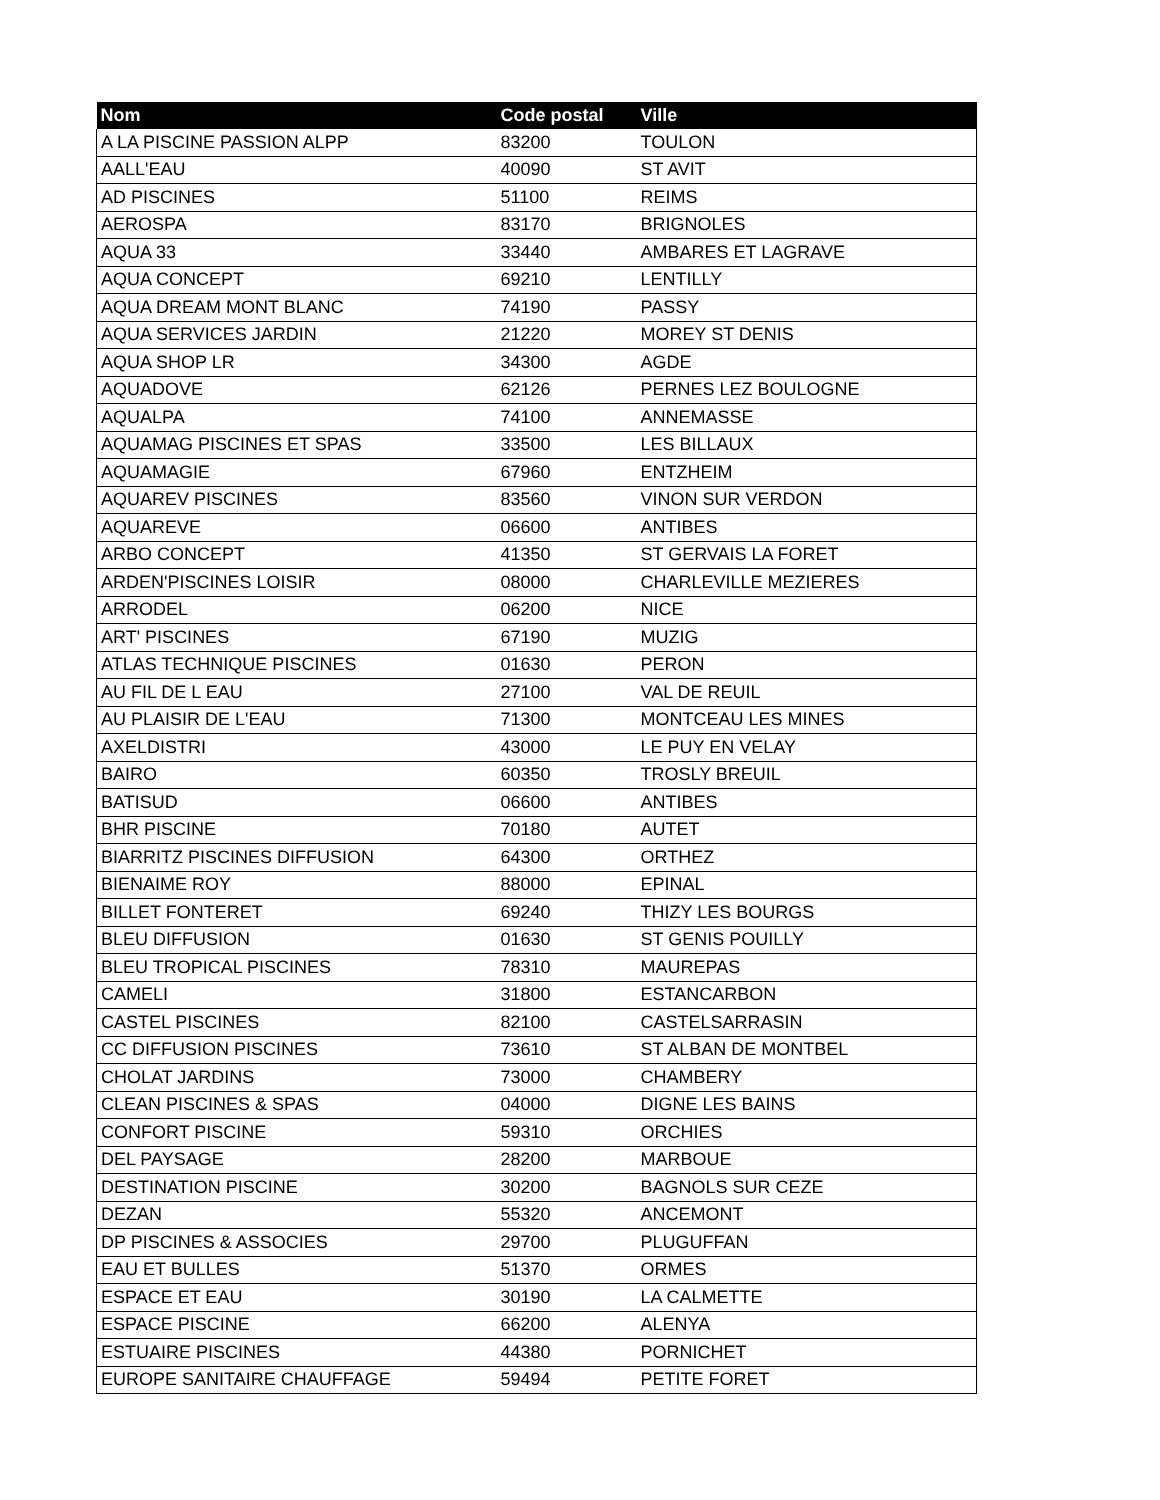| Nom | Code postal | Ville |
| --- | --- | --- |
| A LA PISCINE PASSION ALPP | 83200 | TOULON |
| AALL'EAU | 40090 | ST AVIT |
| AD PISCINES | 51100 | REIMS |
| AEROSPA | 83170 | BRIGNOLES |
| AQUA 33 | 33440 | AMBARES ET LAGRAVE |
| AQUA CONCEPT | 69210 | LENTILLY |
| AQUA DREAM MONT BLANC | 74190 | PASSY |
| AQUA SERVICES JARDIN | 21220 | MOREY ST DENIS |
| AQUA SHOP LR | 34300 | AGDE |
| AQUADOVE | 62126 | PERNES LEZ BOULOGNE |
| AQUALPA | 74100 | ANNEMASSE |
| AQUAMAG PISCINES ET SPAS | 33500 | LES BILLAUX |
| AQUAMAGIE | 67960 | ENTZHEIM |
| AQUAREV PISCINES | 83560 | VINON SUR VERDON |
| AQUAREVE | 06600 | ANTIBES |
| ARBO CONCEPT | 41350 | ST GERVAIS LA FORET |
| ARDEN'PISCINES LOISIR | 08000 | CHARLEVILLE MEZIERES |
| ARRODEL | 06200 | NICE |
| ART' PISCINES | 67190 | MUZIG |
| ATLAS TECHNIQUE PISCINES | 01630 | PERON |
| AU FIL DE L EAU | 27100 | VAL DE REUIL |
| AU PLAISIR DE L'EAU | 71300 | MONTCEAU LES MINES |
| AXELDISTRI | 43000 | LE PUY EN VELAY |
| BAIRO | 60350 | TROSLY BREUIL |
| BATISUD | 06600 | ANTIBES |
| BHR PISCINE | 70180 | AUTET |
| BIARRITZ PISCINES DIFFUSION | 64300 | ORTHEZ |
| BIENAIME ROY | 88000 | EPINAL |
| BILLET FONTERET | 69240 | THIZY LES BOURGS |
| BLEU DIFFUSION | 01630 | ST GENIS POUILLY |
| BLEU TROPICAL PISCINES | 78310 | MAUREPAS |
| CAMELI | 31800 | ESTANCARBON |
| CASTEL PISCINES | 82100 | CASTELSARRASIN |
| CC DIFFUSION PISCINES | 73610 | ST ALBAN DE MONTBEL |
| CHOLAT JARDINS | 73000 | CHAMBERY |
| CLEAN PISCINES & SPAS | 04000 | DIGNE LES BAINS |
| CONFORT PISCINE | 59310 | ORCHIES |
| DEL PAYSAGE | 28200 | MARBOUE |
| DESTINATION PISCINE | 30200 | BAGNOLS SUR CEZE |
| DEZAN | 55320 | ANCEMONT |
| DP PISCINES & ASSOCIES | 29700 | PLUGUFFAN |
| EAU ET BULLES | 51370 | ORMES |
| ESPACE ET EAU | 30190 | LA CALMETTE |
| ESPACE PISCINE | 66200 | ALENYA |
| ESTUAIRE PISCINES | 44380 | PORNICHET |
| EUROPE SANITAIRE CHAUFFAGE | 59494 | PETITE FORET |